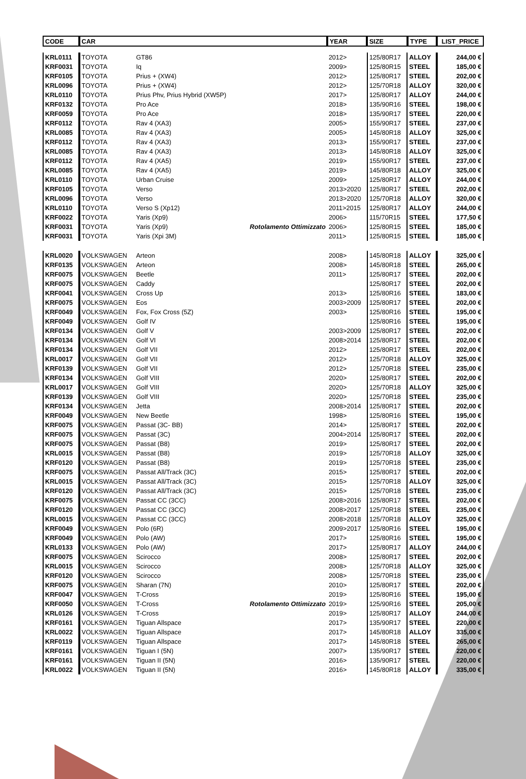| CODE | CAR | | | YEAR | SIZE | TYPE | LIST_PRICE |
| --- | --- | --- | --- | --- | --- | --- | --- |
| KRL0111 | TOYOTA | GT86 | | 2012> | 125/80R17 | ALLOY | 244,00 € |
| KRF0031 | TOYOTA | Iq | | 2009> | 125/80R15 | STEEL | 185,00 € |
| KRF0105 | TOYOTA | Prius + (XW4) | | 2012> | 125/80R17 | STEEL | 202,00 € |
| KRL0096 | TOYOTA | Prius + (XW4) | | 2012> | 125/70R18 | ALLOY | 320,00 € |
| KRL0110 | TOYOTA | Prius Phv, Prius Hybrid (XW5P) | | 2017> | 125/80R17 | ALLOY | 244,00 € |
| KRF0132 | TOYOTA | Pro Ace | | 2018> | 135/90R16 | STEEL | 198,00 € |
| KRF0059 | TOYOTA | Pro Ace | | 2018> | 135/90R17 | STEEL | 220,00 € |
| KRF0112 | TOYOTA | Rav 4 (XA3) | | 2005> | 155/90R17 | STEEL | 237,00 € |
| KRL0085 | TOYOTA | Rav 4 (XA3) | | 2005> | 145/80R18 | ALLOY | 325,00 € |
| KRF0112 | TOYOTA | Rav 4 (XA3) | | 2013> | 155/90R17 | STEEL | 237,00 € |
| KRL0085 | TOYOTA | Rav 4 (XA3) | | 2013> | 145/80R18 | ALLOY | 325,00 € |
| KRF0112 | TOYOTA | Rav 4 (XA5) | | 2019> | 155/90R17 | STEEL | 237,00 € |
| KRL0085 | TOYOTA | Rav 4 (XA5) | | 2019> | 145/80R18 | ALLOY | 325,00 € |
| KRL0110 | TOYOTA | Urban Cruise | | 2009> | 125/80R17 | ALLOY | 244,00 € |
| KRF0105 | TOYOTA | Verso | | 2013>2020 | 125/80R17 | STEEL | 202,00 € |
| KRL0096 | TOYOTA | Verso | | 2013>2020 | 125/70R18 | ALLOY | 320,00 € |
| KRL0110 | TOYOTA | Verso S (Xp12) | | 2011>2015 | 125/80R17 | ALLOY | 244,00 € |
| KRF0022 | TOYOTA | Yaris (Xp9) | | 2006> | 115/70R15 | STEEL | 177,50 € |
| KRF0031 | TOYOTA | Yaris (Xp9) | Rotolamento Ottimizzato | 2006> | 125/80R15 | STEEL | 185,00 € |
| KRF0031 | TOYOTA | Yaris (Xpi 3M) | | 2011> | 125/80R15 | STEEL | 185,00 € |
| KRL0020 | VOLKSWAGEN | Arteon | | 2008> | 145/80R18 | ALLOY | 325,00 € |
| KRF0135 | VOLKSWAGEN | Arteon | | 2008> | 145/80R18 | STEEL | 265,00 € |
| KRF0075 | VOLKSWAGEN | Beetle | | 2011> | 125/80R17 | STEEL | 202,00 € |
| KRF0075 | VOLKSWAGEN | Caddy | | | 125/80R17 | STEEL | 202,00 € |
| KRF0041 | VOLKSWAGEN | Cross Up | | 2013> | 125/80R16 | STEEL | 183,00 € |
| KRF0075 | VOLKSWAGEN | Eos | | 2003>2009 | 125/80R17 | STEEL | 202,00 € |
| KRF0049 | VOLKSWAGEN | Fox, Fox Cross (5Z) | | 2003> | 125/80R16 | STEEL | 195,00 € |
| KRF0049 | VOLKSWAGEN | Golf IV | | | 125/80R16 | STEEL | 195,00 € |
| KRF0134 | VOLKSWAGEN | Golf V | | 2003>2009 | 125/80R17 | STEEL | 202,00 € |
| KRF0134 | VOLKSWAGEN | Golf VI | | 2008>2014 | 125/80R17 | STEEL | 202,00 € |
| KRF0134 | VOLKSWAGEN | Golf VII | | 2012> | 125/80R17 | STEEL | 202,00 € |
| KRL0017 | VOLKSWAGEN | Golf VII | | 2012> | 125/70R18 | ALLOY | 325,00 € |
| KRF0139 | VOLKSWAGEN | Golf VII | | 2012> | 125/70R18 | STEEL | 235,00 € |
| KRF0134 | VOLKSWAGEN | Golf VIII | | 2020> | 125/80R17 | STEEL | 202,00 € |
| KRL0017 | VOLKSWAGEN | Golf VIII | | 2020> | 125/70R18 | ALLOY | 325,00 € |
| KRF0139 | VOLKSWAGEN | Golf VIII | | 2020> | 125/70R18 | STEEL | 235,00 € |
| KRF0134 | VOLKSWAGEN | Jetta | | 2008>2014 | 125/80R17 | STEEL | 202,00 € |
| KRF0049 | VOLKSWAGEN | New Beetle | | 1998> | 125/80R16 | STEEL | 195,00 € |
| KRF0075 | VOLKSWAGEN | Passat (3C- BB) | | 2014> | 125/80R17 | STEEL | 202,00 € |
| KRF0075 | VOLKSWAGEN | Passat (3C) | | 2004>2014 | 125/80R17 | STEEL | 202,00 € |
| KRF0075 | VOLKSWAGEN | Passat (B8) | | 2019> | 125/80R17 | STEEL | 202,00 € |
| KRL0015 | VOLKSWAGEN | Passat (B8) | | 2019> | 125/70R18 | ALLOY | 325,00 € |
| KRF0120 | VOLKSWAGEN | Passat (B8) | | 2019> | 125/70R18 | STEEL | 235,00 € |
| KRF0075 | VOLKSWAGEN | Passat All/Track (3C) | | 2015> | 125/80R17 | STEEL | 202,00 € |
| KRL0015 | VOLKSWAGEN | Passat All/Track (3C) | | 2015> | 125/70R18 | ALLOY | 325,00 € |
| KRF0120 | VOLKSWAGEN | Passat All/Track (3C) | | 2015> | 125/70R18 | STEEL | 235,00 € |
| KRF0075 | VOLKSWAGEN | Passat CC (3CC) | | 2008>2016 | 125/80R17 | STEEL | 202,00 € |
| KRF0120 | VOLKSWAGEN | Passat CC (3CC) | | 2008>2017 | 125/70R18 | STEEL | 235,00 € |
| KRL0015 | VOLKSWAGEN | Passat CC (3CC) | | 2008>2018 | 125/70R18 | ALLOY | 325,00 € |
| KRF0049 | VOLKSWAGEN | Polo (6R) | | 2009>2017 | 125/80R16 | STEEL | 195,00 € |
| KRF0049 | VOLKSWAGEN | Polo (AW) | | 2017> | 125/80R16 | STEEL | 195,00 € |
| KRL0133 | VOLKSWAGEN | Polo (AW) | | 2017> | 125/80R17 | ALLOY | 244,00 € |
| KRF0075 | VOLKSWAGEN | Scirocco | | 2008> | 125/80R17 | STEEL | 202,00 € |
| KRL0015 | VOLKSWAGEN | Scirocco | | 2008> | 125/70R18 | ALLOY | 325,00 € |
| KRF0120 | VOLKSWAGEN | Scirocco | | 2008> | 125/70R18 | STEEL | 235,00 € |
| KRF0075 | VOLKSWAGEN | Sharan (7N) | | 2010> | 125/80R17 | STEEL | 202,00 € |
| KRF0047 | VOLKSWAGEN | T-Cross | | 2019> | 125/80R16 | STEEL | 195,00 € |
| KRF0050 | VOLKSWAGEN | T-Cross | Rotolamento Ottimizzato | 2019> | 125/90R16 | STEEL | 205,00 € |
| KRL0126 | VOLKSWAGEN | T-Cross | | 2019> | 125/80R17 | ALLOY | 244,00 € |
| KRF0161 | VOLKSWAGEN | Tiguan Allspace | | 2017> | 135/90R17 | STEEL | 220,00 € |
| KRL0022 | VOLKSWAGEN | Tiguan Allspace | | 2017> | 145/80R18 | ALLOY | 335,00 € |
| KRF0119 | VOLKSWAGEN | Tiguan Allspace | | 2017> | 145/80R18 | STEEL | 265,00 € |
| KRF0161 | VOLKSWAGEN | Tiguan I (5N) | | 2007> | 135/90R17 | STEEL | 220,00 € |
| KRF0161 | VOLKSWAGEN | Tiguan II (5N) | | 2016> | 135/90R17 | STEEL | 220,00 € |
| KRL0022 | VOLKSWAGEN | Tiguan II (5N) | | 2016> | 145/80R18 | ALLOY | 335,00 € |